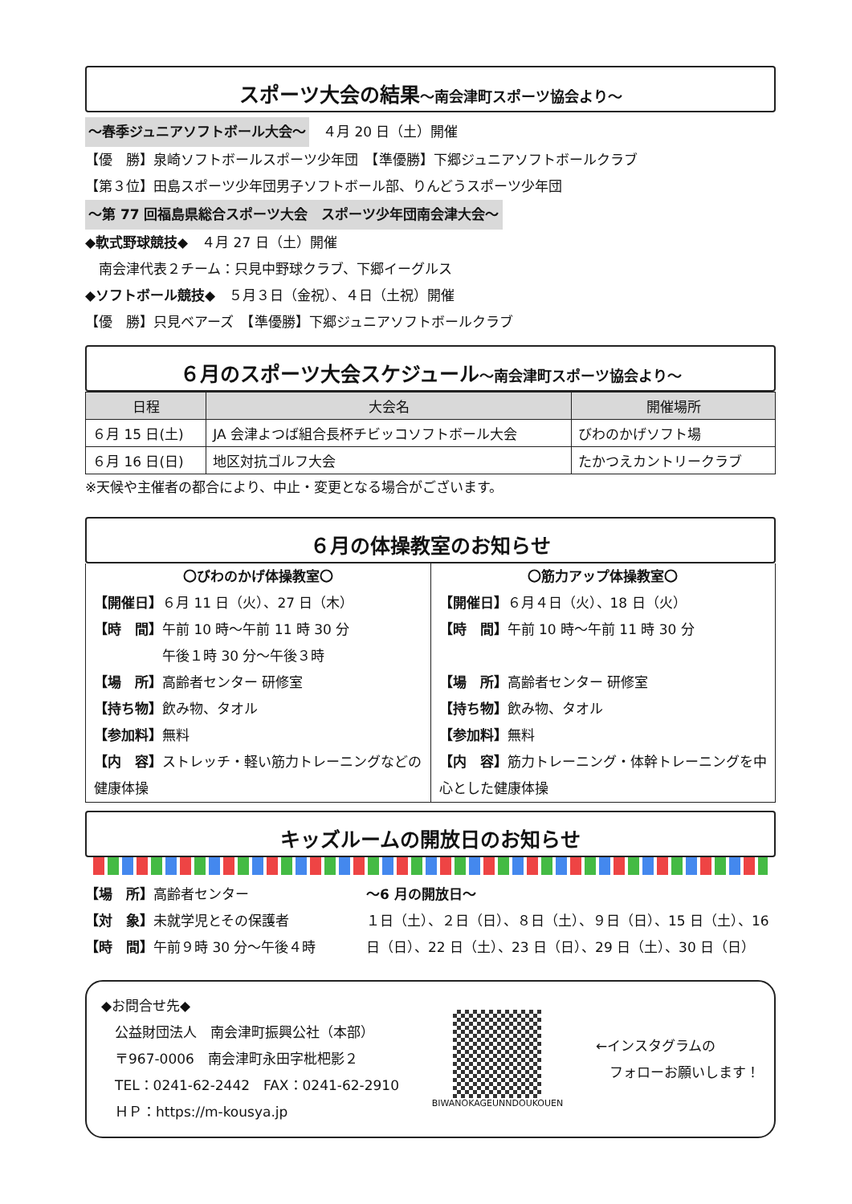スポーツ大会の結果～南会津町スポーツ協会より～
～春季ジュニアソフトボール大会～　４月 20 日（土）開催
【優　勝】泉崎ソフトボールスポーツ少年団　【準優勝】下郷ジュニアソフトボールクラブ
【第３位】田島スポーツ少年団男子ソフトボール部、りんどうスポーツ少年団
～第 77 回福島県総合スポーツ大会　スポーツ少年団南会津大会～
◆軟式野球競技◆　４月 27 日（土）開催
　南会津代表２チーム：只見中野球クラブ、下郷イーグルス
◆ソフトボール競技◆　５月３日（金祝）、４日（土祝）開催
【優　勝】只見ベアーズ　【準優勝】下郷ジュニアソフトボールクラブ
６月のスポーツ大会スケジュール～南会津町スポーツ協会より～
| 日程 | 大会名 | 開催場所 |
| --- | --- | --- |
| ６月 15 日(土) | JA 会津よつば組合長杯チビッコソフトボール大会 | びわのかげソフト場 |
| ６月 16 日(日) | 地区対抗ゴルフ大会 | たかつえカントリークラブ |
※天候や主催者の都合により、中止・変更となる場合がございます。
６月の体操教室のお知らせ
〇びわのかげ体操教室〇
【開催日】６月 11 日（火）、27 日（木）
【時　間】午前 10 時～午前 11 時 30 分
　　　　　午後１時 30 分～午後３時
【場　所】高齢者センター 研修室
【持ち物】飲み物、タオル
【参加料】無料
【内　容】ストレッチ・軽い筋力トレーニングなどの健康体操
〇筋力アップ体操教室〇
【開催日】６月４日（火）、18 日（火）
【時　間】午前 10 時～午前 11 時 30 分
【場　所】高齢者センター 研修室
【持ち物】飲み物、タオル
【参加料】無料
【内　容】筋力トレーニング・体幹トレーニングを中心とした健康体操
キッズルームの開放日のお知らせ
【場　所】高齢者センター
【対　象】未就学児とその保護者
【時　間】午前９時 30 分～午後４時
～6 月の開放日～
１日（土）、２日（日）、８日（土）、９日（日）、15 日（土）、16 日（日）、22 日（土）、23 日（日）、29 日（土）、30 日（日）
◆お問合せ先◆
　公益財団法人　南会津町振興公社（本部）
　〒967-0006　南会津町永田字枇杷影２
　TEL：0241-62-2442　FAX：0241-62-2910
　ＨＰ：https://m-kousya.jp
BIWANOKAGEUNNDOUKOUEN
←インスタグラムの
　フォローお願いします！